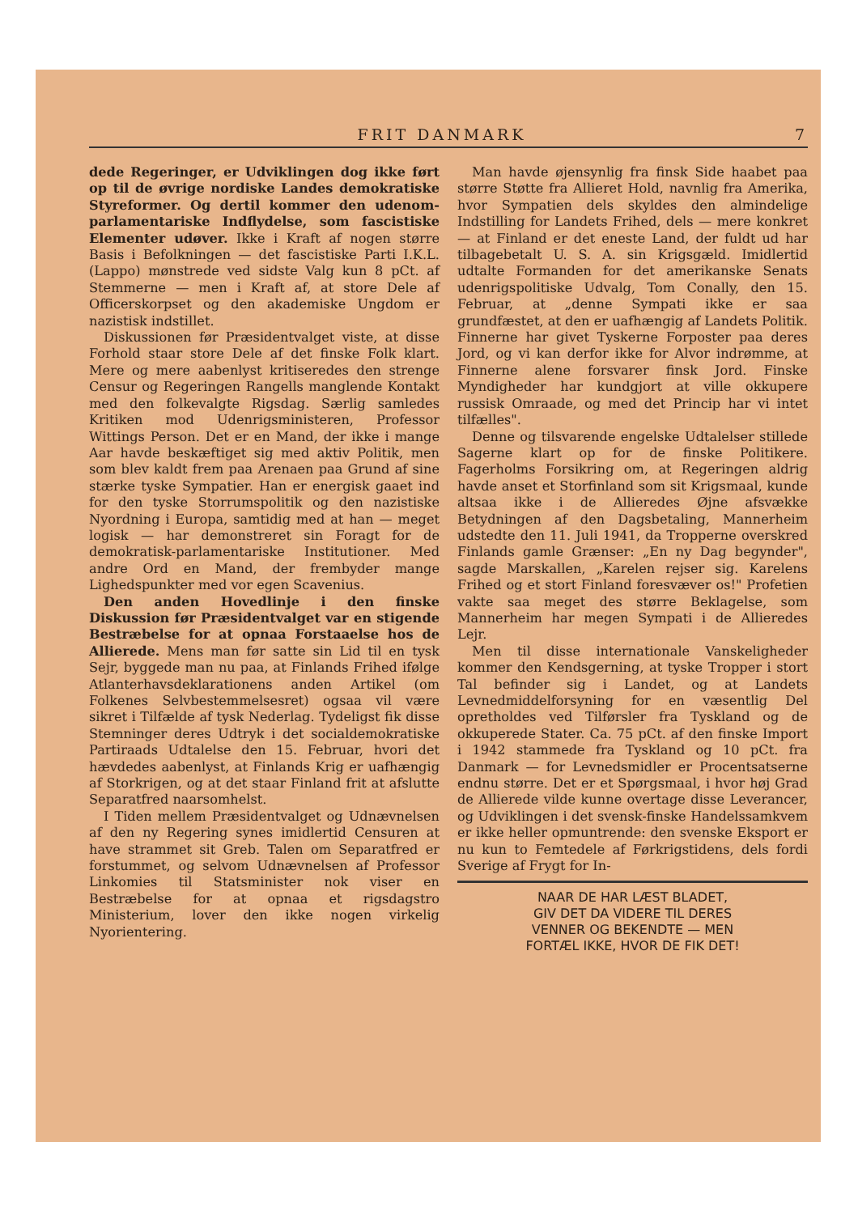FRIT DANMARK 7
dede Regeringer, er Udviklingen dog ikke ført op til de øvrige nordiske Landes demokratiske Styreformer. Og dertil kommer den udenom-parlamentariske Indflydelse, som fascistiske Elementer udøver. Ikke i Kraft af nogen større Basis i Befolkningen — det fascistiske Parti I.K.L. (Lappo) mønstrede ved sidste Valg kun 8 pCt. af Stemmerne — men i Kraft af, at store Dele af Officerskorpset og den akademiske Ungdom er nazistisk indstillet.
Diskussionen før Præsidentvalget viste, at disse Forhold staar store Dele af det finske Folk klart. Mere og mere aabenlyst kritiseredes den strenge Censur og Regeringen Rangells manglende Kontakt med den folkevalgte Rigsdag. Særlig samledes Kritiken mod Udenrigsministeren, Professor Wittings Person. Det er en Mand, der ikke i mange Aar havde beskæftiget sig med aktiv Politik, men som blev kaldt frem paa Arenaen paa Grund af sine stærke tyske Sympatier. Han er energisk gaaet ind for den tyske Storrumspolitik og den nazistiske Nyordning i Europa, samtidig med at han — meget logisk — har demonstreret sin Foragt for de demokratisk-parlamentariske Institutioner. Med andre Ord en Mand, der frembyder mange Lighedspunkter med vor egen Scavenius.
Den anden Hovedlinje i den finske Diskussion før Præsidentvalget var en stigende Bestræbelse for at opnaa Forstaaelse hos de Allierede. Mens man før satte sin Lid til en tysk Sejr, byggede man nu paa, at Finlands Frihed ifølge Atlanterhavsdeklarationens anden Artikel (om Folkenes Selvbestemmelsesret) ogsaa vil være sikret i Tilfælde af tysk Nederlag. Tydeligst fik disse Stemninger deres Udtryk i det socialdemokratiske Partiraads Udtalelse den 15. Februar, hvori det hævdedes aabenlyst, at Finlands Krig er uafhængig af Storkrigen, og at det staar Finland frit at afslutte Separatfred naarsomhelst.
I Tiden mellem Præsidentvalget og Udnævnelsen af den ny Regering synes imidlertid Censuren at have strammet sit Greb. Talen om Separatfred er forstummet, og selvom Udnævnelsen af Professor Linkomies til Statsminister nok viser en Bestræbelse for at opnaa et rigsdagstro Ministerium, lover den ikke nogen virkelig Nyorientering.
Man havde øjensynlig fra finsk Side haabet paa større Støtte fra Allieret Hold, navnlig fra Amerika, hvor Sympatien dels skyldes den almindelige Indstilling for Landets Frihed, dels — mere konkret — at Finland er det eneste Land, der fuldt ud har tilbagebetalt U. S. A. sin Krigsgæld. Imidlertid udtalte Formanden for det amerikanske Senats udenrigspolitiske Udvalg, Tom Conally, den 15. Februar, at „denne Sympati ikke er saa grundfæstet, at den er uafhængig af Landets Politik. Finnerne har givet Tyskerne Forposter paa deres Jord, og vi kan derfor ikke for Alvor indrømme, at Finnerne alene forsvarer finsk Jord. Finske Myndigheder har kundgjort at ville okkupere russisk Omraade, og med det Princip har vi intet tilfælles".
Denne og tilsvarende engelske Udtalelser stillede Sagerne klart op for de finske Politikere. Fagerholms Forsikring om, at Regeringen aldrig havde anset et Storfinland som sit Krigsmaal, kunde altsaa ikke i de Allieredes Øjne afsvække Betydningen af den Dagsbetaling, Mannerheim udstedte den 11. Juli 1941, da Tropperne overskred Finlands gamle Grænser: „En ny Dag begynder", sagde Marskallen, „Karelen rejser sig. Karelens Frihed og et stort Finland foresvæver os!" Profetien vakte saa meget des større Beklagelse, som Mannerheim har megen Sympati i de Allieredes Lejr.
Men til disse internationale Vanskeligheder kommer den Kendsgerning, at tyske Tropper i stort Tal befinder sig i Landet, og at Landets Levnedmiddelforsyning for en væsentlig Del opretholdes ved Tilførsler fra Tyskland og de okkuperede Stater. Ca. 75 pCt. af den finske Import i 1942 stammede fra Tyskland og 10 pCt. fra Danmark — for Levnedsmidler er Procentsatserne endnu større. Det er et Spørgsmaal, i hvor høj Grad de Allierede vilde kunne overtage disse Leverancer, og Udviklingen i det svensk-finske Handelssamkvem er ikke heller opmuntrende: den svenske Eksport er nu kun to Femtedele af Førkrigstidens, dels fordi Sverige af Frygt for In-
NAAR DE HAR LÆST BLADET,
GIV DET DA VIDERE TIL DERES
VENNER OG BEKENDTE — MEN
FORTÆL IKKE, HVOR DE FIK DET!